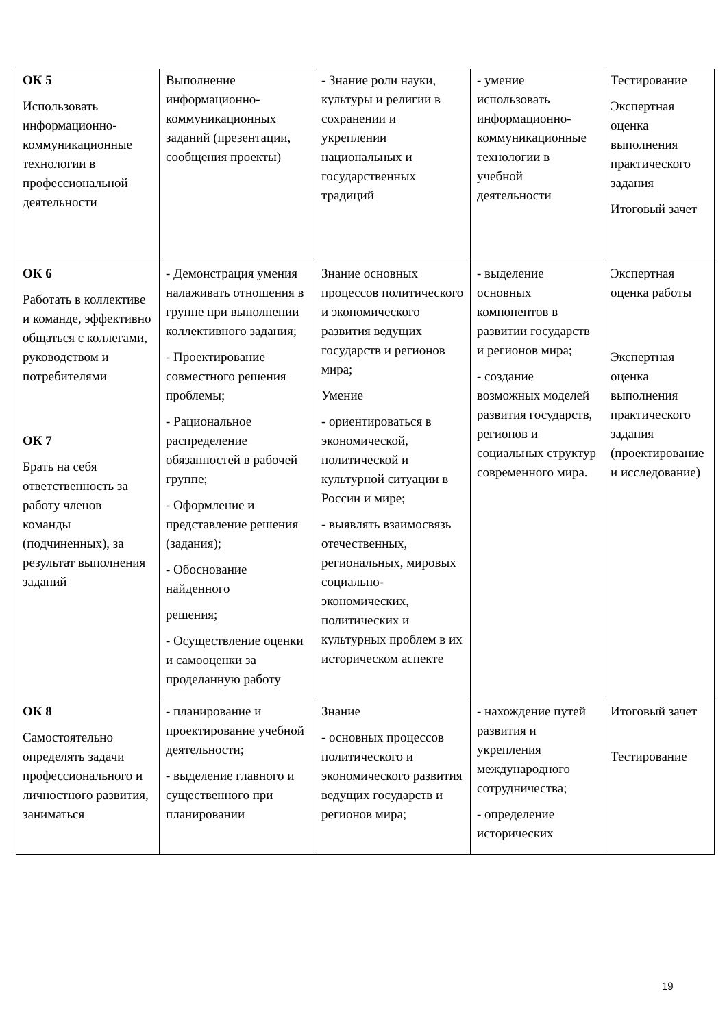| ОК 5 Использовать информационно-коммуникационные технологии в профессиональной деятельности | Выполнение информационно-коммуникационных заданий (презентации, сообщения проекты) | - Знание роли науки, культуры и религии в сохранении и укреплении национальных и государственных традиций | - умение использовать информационно-коммуникационные технологии в учебной деятельности | Тестирование Экспертная оценка выполнения практического задания Итоговый зачет |
| ОК 6 Работать в коллективе и команде, эффективно общаться с коллегами, руководством и потребителями ОК 7 Брать на себя ответственность за работу членов команды (подчиненных), за результат выполнения заданий | - Демонстрация умения налаживать отношения в группе при выполнении коллективного задания; - Проектирование совместного решения проблемы; - Рациональное распределение обязанностей в рабочей группе; - Оформление и представление решения (задания); - Обоснование найденного решения; - Осуществление оценки и самооценки за проделанную работу | Знание основных процессов политического и экономического развития ведущих государств и регионов мира; Умение - ориентироваться в экономической, политической и культурной ситуации в России и мире; - выявлять взаимосвязь отечественных, региональных, мировых социально-экономических, политических и культурных проблем в их историческом аспекте | - выделение основных компонентов в развитии государств и регионов мира; - создание возможных моделей развития государств, регионов и социальных структур современного мира. | Экспертная оценка работы Экспертная оценка выполнения практического задания (проектирование и исследование) |
| ОК 8 Самостоятельно определять задачи профессионального и личностного развития, заниматься | - планирование и проектирование учебной деятельности; - выделение главного и существенного при планировании | Знание - основных процессов политического и экономического развития ведущих государств и регионов мира; | - нахождение путей развития и укрепления международного сотрудничества; - определение исторических | Итоговый зачет Тестирование |
19